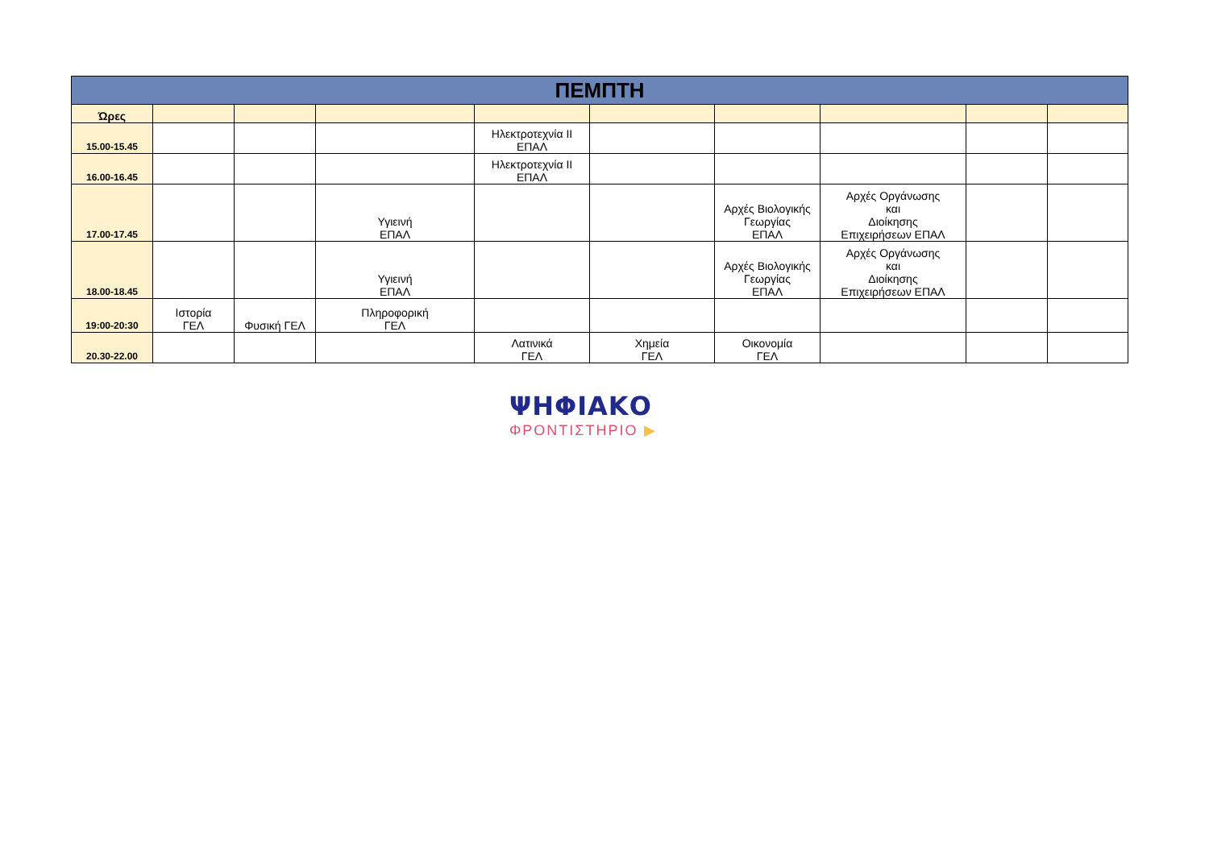| ΠΕΜΠΤΗ | | | | | | | | | |
| --- | --- | --- | --- | --- | --- | --- | --- | --- | --- |
| Ώρες | | | | | | | | | |
| 15.00-15.45 | | | | Ηλεκτροτεχνία ΙΙ ΕΠΑΛ | | | | | |
| 16.00-16.45 | | | | Ηλεκτροτεχνία ΙΙ ΕΠΑΛ | | | | | |
| 17.00-17.45 | | | Υγιεινή ΕΠΑΛ | | | Αρχές Βιολογικής Γεωργίας ΕΠΑΛ | Αρχές Οργάνωσης και Διοίκησης Επιχειρήσεων ΕΠΑΛ | | |
| 18.00-18.45 | | | Υγιεινή ΕΠΑΛ | | | Αρχές Βιολογικής Γεωργίας ΕΠΑΛ | Αρχές Οργάνωσης και Διοίκησης Επιχειρήσεων ΕΠΑΛ | | |
| 19:00-20:30 | Ιστορία ΓΕΛ | Φυσική ΓΕΛ | Πληροφορική ΓΕΛ | | | | | | |
| 20.30-22.00 | | | | Λατινικά ΓΕΛ | Χημεία ΓΕΛ | Οικονομία ΓΕΛ | | | |
ΨΗΦΙΑΚΟ
ΦΡΟΝΤΙΣΤΗΡΙΟ ▶